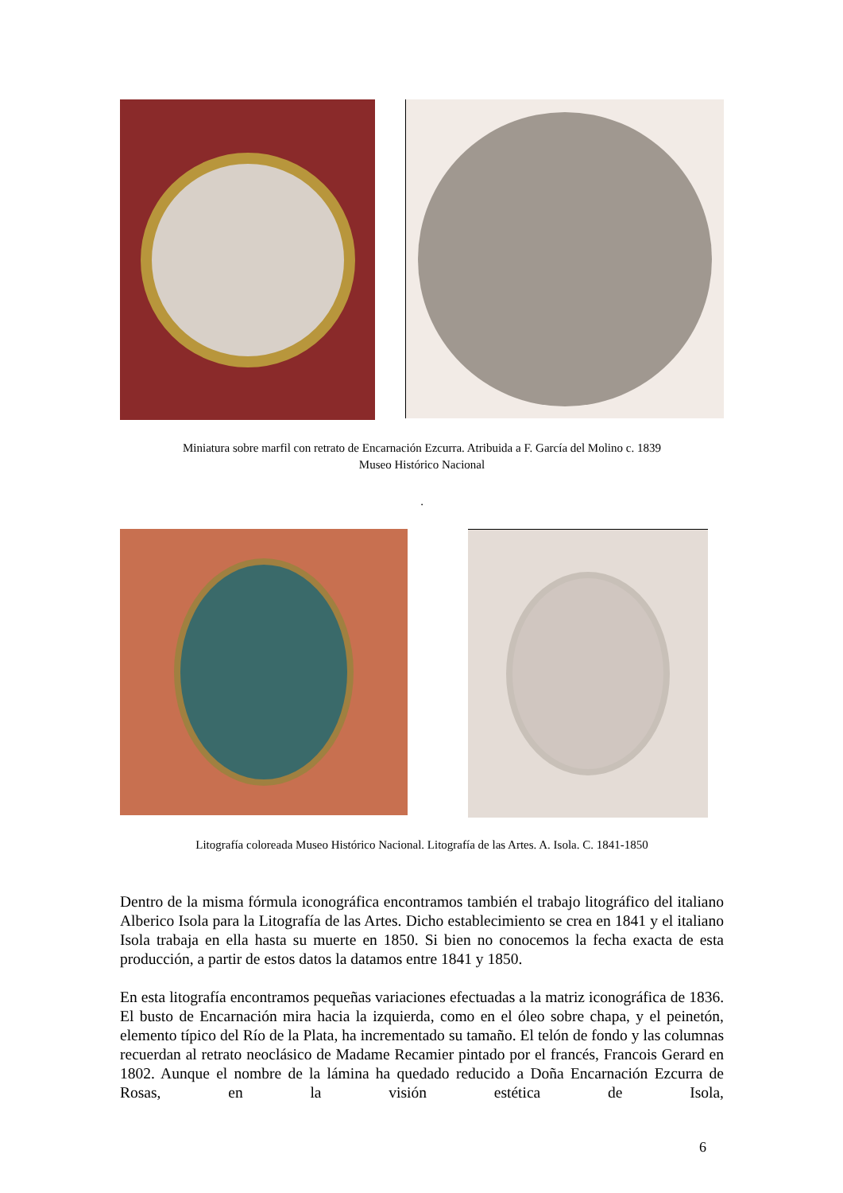Miniatura sobre marfil con retrato de Encarnación Ezcurra. Atribuida a F. García del Molino c. 1839
Museo Histórico Nacional
.
Litografía coloreada Museo Histórico Nacional. Litografía de las Artes. A. Isola. C. 1841-1850
Dentro de la misma fórmula iconográfica encontramos también el trabajo litográfico del italiano Alberico Isola para la Litografía de las Artes. Dicho establecimiento se crea en 1841 y el italiano Isola trabaja en ella hasta su muerte en 1850. Si bien no conocemos la fecha exacta de esta producción, a partir de estos datos la datamos entre 1841 y 1850.
En esta litografía encontramos pequeñas variaciones efectuadas a la matriz iconográfica de 1836. El busto de Encarnación mira hacia la izquierda, como en el óleo sobre chapa, y el peinetón, elemento típico del Río de la Plata, ha incrementado su tamaño. El telón de fondo y las columnas recuerdan al retrato neoclásico de Madame Recamier pintado por el francés, Francois Gerard en 1802. Aunque el nombre de la lámina ha quedado reducido a Doña Encarnación Ezcurra de Rosas, en la visión estética de Isola,
6